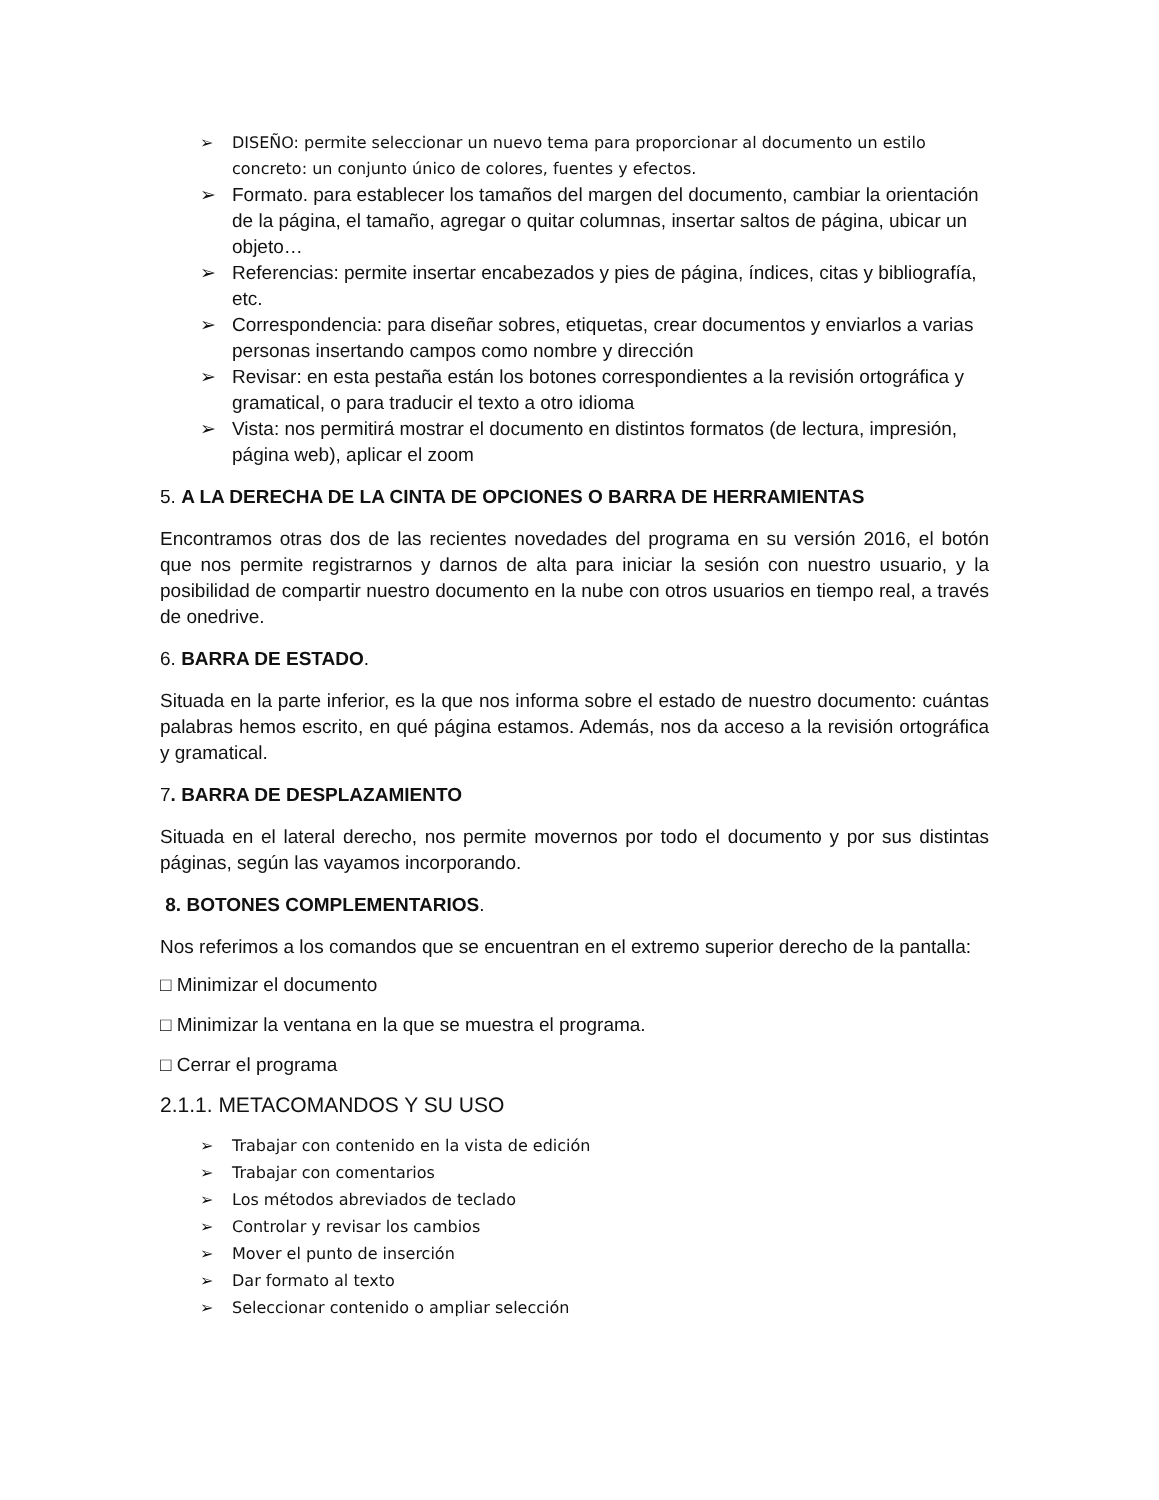➢ DISEÑO: permite seleccionar un nuevo tema para proporcionar al documento un estilo concreto: un conjunto único de colores, fuentes y efectos.
➢ Formato. para establecer los tamaños del margen del documento, cambiar la orientación de la página, el tamaño, agregar o quitar columnas, insertar saltos de página, ubicar un objeto…
➢ Referencias: permite insertar encabezados y pies de página, índices, citas y bibliografía, etc.
➢ Correspondencia: para diseñar sobres, etiquetas, crear documentos y enviarlos a varias personas insertando campos como nombre y dirección
➢ Revisar: en esta pestaña están los botones correspondientes a la revisión ortográfica y gramatical, o para traducir el texto a otro idioma
➢ Vista: nos permitirá mostrar el documento en distintos formatos (de lectura, impresión, página web), aplicar el zoom
5. A LA DERECHA DE LA CINTA DE OPCIONES O BARRA DE HERRAMIENTAS
Encontramos otras dos de las recientes novedades del programa en su versión 2016, el botón que nos permite registrarnos y darnos de alta para iniciar la sesión con nuestro usuario, y la posibilidad de compartir nuestro documento en la nube con otros usuarios en tiempo real, a través de onedrive.
6. BARRA DE ESTADO.
Situada en la parte inferior, es la que nos informa sobre el estado de nuestro documento: cuántas palabras hemos escrito, en qué página estamos. Además, nos da acceso a la revisión ortográfica y gramatical.
7. BARRA DE DESPLAZAMIENTO
Situada en el lateral derecho, nos permite movernos por todo el documento y por sus distintas páginas, según las vayamos incorporando.
8. BOTONES COMPLEMENTARIOS.
Nos referimos a los comandos que se encuentran en el extremo superior derecho de la pantalla:
□ Minimizar el documento
□ Minimizar la ventana en la que se muestra el programa.
□ Cerrar el programa
2.1.1. METACOMANDOS Y SU USO
➢ Trabajar con contenido en la vista de edición
➢ Trabajar con comentarios
➢ Los métodos abreviados de teclado
➢ Controlar y revisar los cambios
➢ Mover el punto de inserción
➢ Dar formato al texto
➢ Seleccionar contenido o ampliar selección